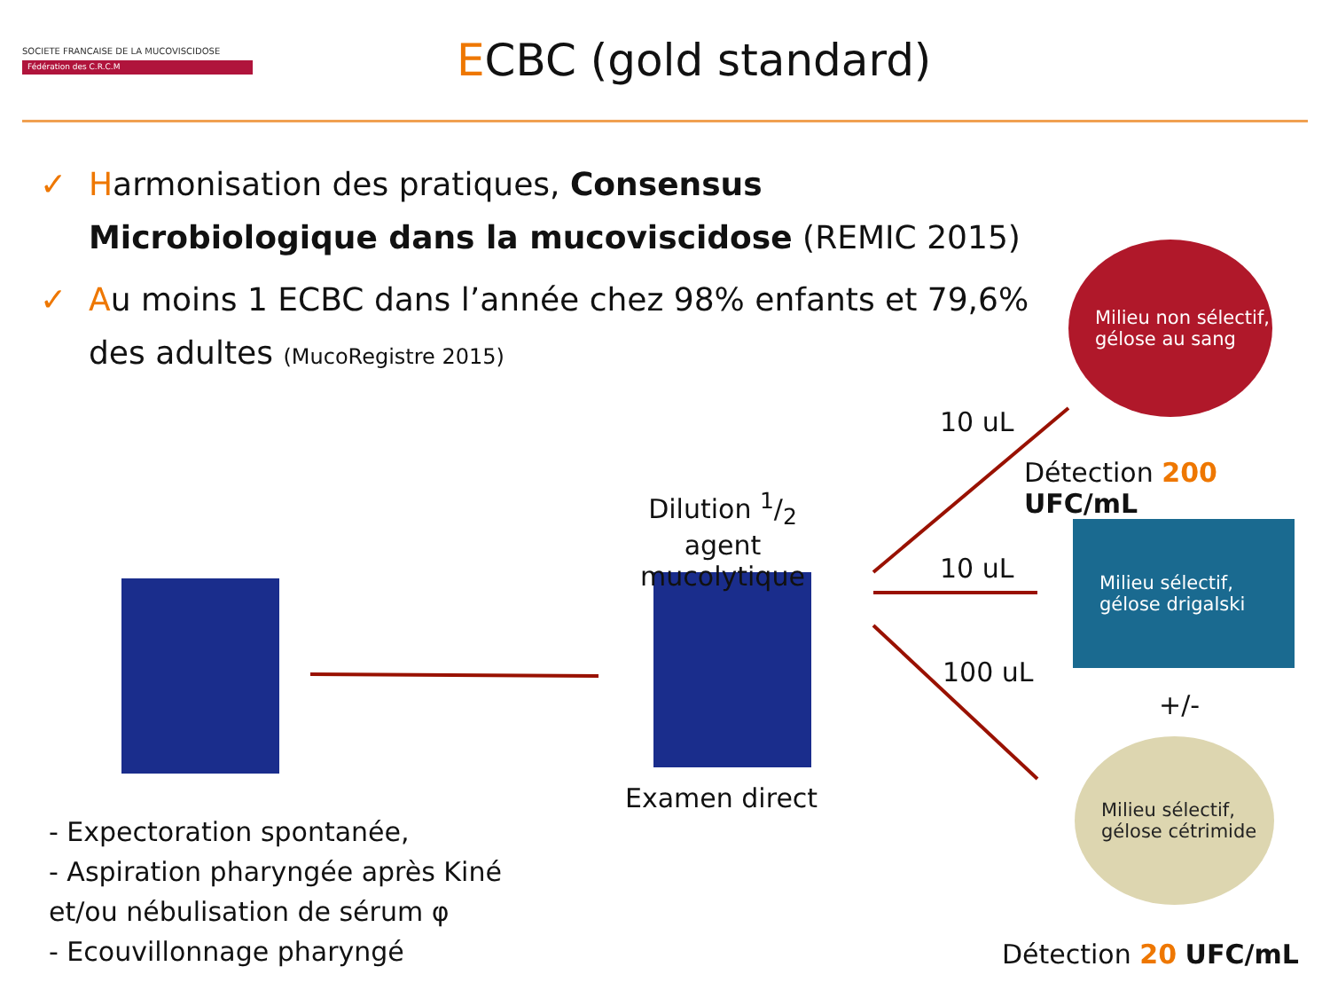SOCIETE FRANCAISE DE LA MUCOVISCIDOSE
Fédération des C.R.C.M
ECBC (gold standard)
✓ Harmonisation des pratiques, Consensus Microbiologique dans la mucoviscidose (REMIC 2015)
✓ Au moins 1 ECBC dans l’année chez 98% enfants et 79,6% des adultes (MucoRegistre 2015)
Milieu non sélectif, gélose au sang
Milieu sélectif, gélose drigalski
Milieu sélectif, gélose cétrimide
Dilution 1/2 agent mucolytique
Examen direct
10 uL
10 uL
100 uL
Détection 200 UFC/mL
+/-
Détection 20 UFC/mL
- Expectoration spontanée,
- Aspiration pharyngée après Kiné
et/ou nébulisation de sérum φ
- Ecouvillonnage pharyngé